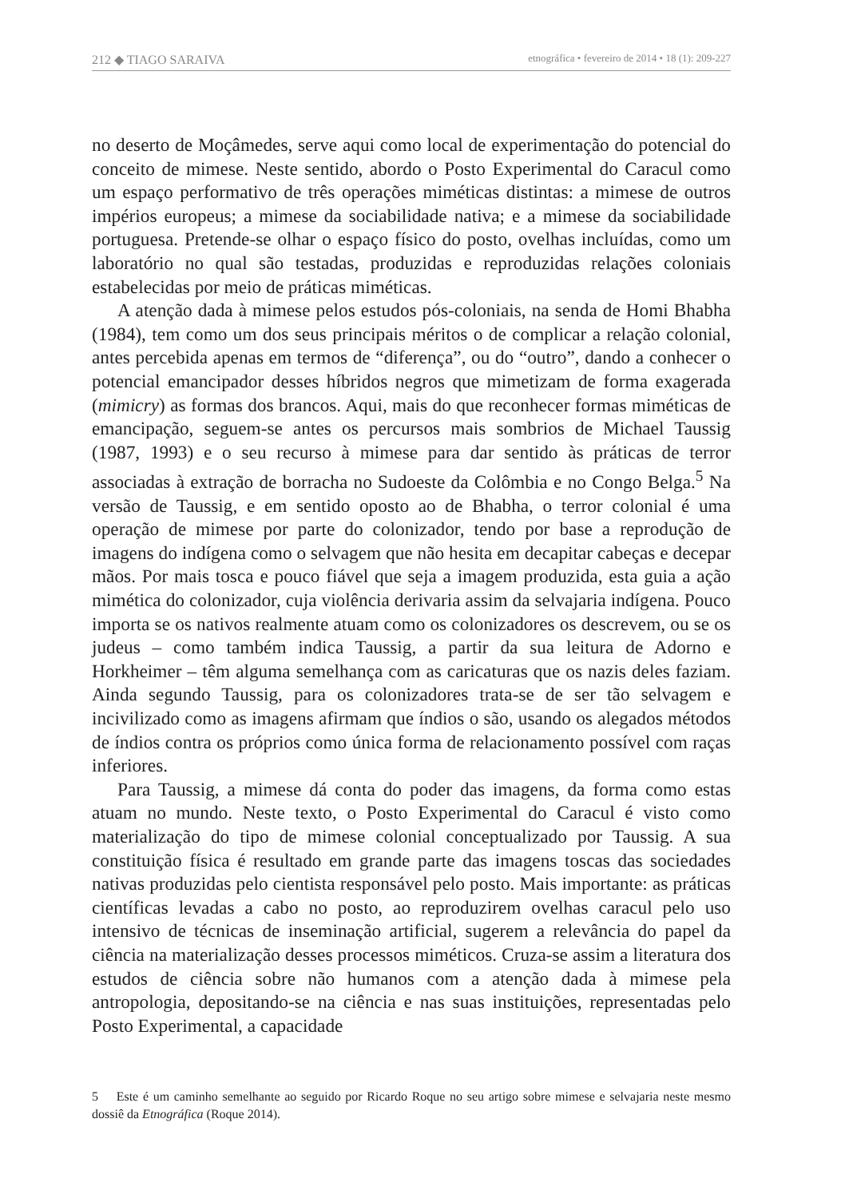212 ◆ TIAGO SARAIVA etnográfica • fevereiro de 2014 • 18 (1): 209-227
no deserto de Moçâmedes, serve aqui como local de experimentação do potencial do conceito de mimese. Neste sentido, abordo o Posto Experimental do Caracul como um espaço performativo de três operações miméticas distintas: a mimese de outros impérios europeus; a mimese da sociabilidade nativa; e a mimese da sociabilidade portuguesa. Pretende-se olhar o espaço físico do posto, ovelhas incluídas, como um laboratório no qual são testadas, produzidas e reproduzidas relações coloniais estabelecidas por meio de práticas miméticas.
A atenção dada à mimese pelos estudos pós-coloniais, na senda de Homi Bhabha (1984), tem como um dos seus principais méritos o de complicar a relação colonial, antes percebida apenas em termos de “diferença”, ou do “outro”, dando a conhecer o potencial emancipador desses híbridos negros que mimetizam de forma exagerada (mimicry) as formas dos brancos. Aqui, mais do que reconhecer formas miméticas de emancipação, seguem-se antes os percursos mais sombrios de Michael Taussig (1987, 1993) e o seu recurso à mimese para dar sentido às práticas de terror associadas à extração de borracha no Sudoeste da Colômbia e no Congo Belga.<sup>5</sup> Na versão de Taussig, e em sentido oposto ao de Bhabha, o terror colonial é uma operação de mimese por parte do colonizador, tendo por base a reprodução de imagens do indígena como o selvagem que não hesita em decapitar cabeças e decepar mãos. Por mais tosca e pouco fiável que seja a imagem produzida, esta guia a ação mimética do colonizador, cuja violência derivaria assim da selvajaria indígena. Pouco importa se os nativos realmente atuam como os colonizadores os descrevem, ou se os judeus – como também indica Taussig, a partir da sua leitura de Adorno e Horkheimer – têm alguma semelhança com as caricaturas que os nazis deles faziam. Ainda segundo Taussig, para os colonizadores trata-se de ser tão selvagem e incivilizado como as imagens afirmam que índios o são, usando os alegados métodos de índios contra os próprios como única forma de relacionamento possível com raças inferiores.
Para Taussig, a mimese dá conta do poder das imagens, da forma como estas atuam no mundo. Neste texto, o Posto Experimental do Caracul é visto como materialização do tipo de mimese colonial conceptualizado por Taussig. A sua constituição física é resultado em grande parte das imagens toscas das sociedades nativas produzidas pelo cientista responsável pelo posto. Mais importante: as práticas científicas levadas a cabo no posto, ao reproduzirem ovelhas caracul pelo uso intensivo de técnicas de inseminação artificial, sugerem a relevância do papel da ciência na materialização desses processos miméticos. Cruza-se assim a literatura dos estudos de ciência sobre não humanos com a atenção dada à mimese pela antropologia, depositando-se na ciência e nas suas instituições, representadas pelo Posto Experimental, a capacidade
5 Este é um caminho semelhante ao seguido por Ricardo Roque no seu artigo sobre mimese e selvajaria neste mesmo dossiê da Etnográfica (Roque 2014).